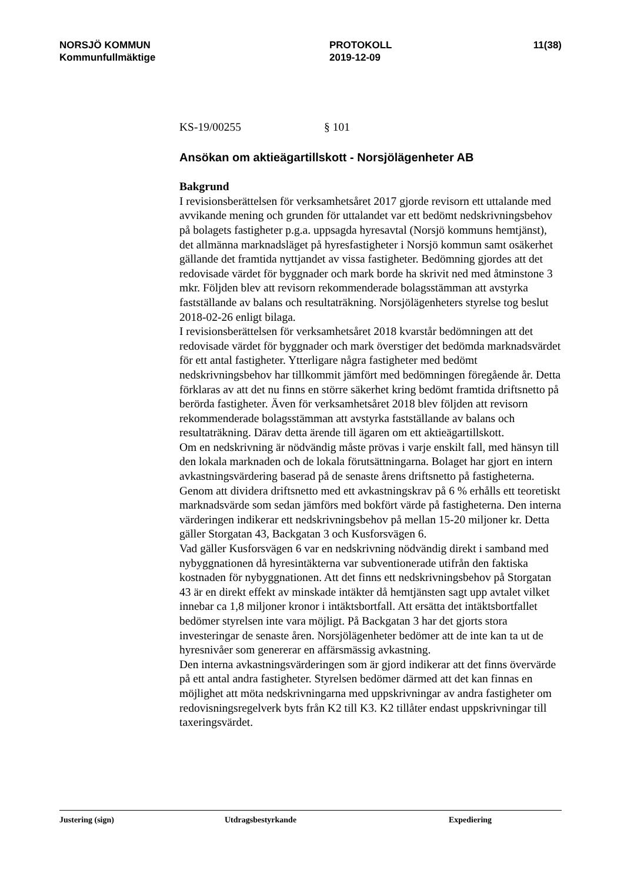NORSJÖ KOMMUN
Kommunfullmäktige
PROTOKOLL
2019-12-09
11(38)
KS-19/00255 § 101
Ansökan om aktieägartillskott - Norsjölägenheter AB
Bakgrund
I revisionsberättelsen för verksamhetsåret 2017 gjorde revisorn ett uttalande med avvikande mening och grunden för uttalandet var ett bedömt nedskrivningsbehov på bolagets fastigheter p.g.a. uppsagda hyresavtal (Norsjö kommuns hemtjänst), det allmänna marknadsläget på hyresfastigheter i Norsjö kommun samt osäkerhet gällande det framtida nyttjandet av vissa fastigheter. Bedömning gjordes att det redovisade värdet för byggnader och mark borde ha skrivit ned med åtminstone 3 mkr. Följden blev att revisorn rekommenderade bolagsstämman att avstyrka fastställande av balans och resultaträkning. Norsjölägenheters styrelse tog beslut 2018-02-26 enligt bilaga.
I revisionsberättelsen för verksamhetsåret 2018 kvarstår bedömningen att det redovisade värdet för byggnader och mark överstiger det bedömda marknadsvärdet för ett antal fastigheter. Ytterligare några fastigheter med bedömt nedskrivningsbehov har tillkommit jämfört med bedömningen föregående år. Detta förklaras av att det nu finns en större säkerhet kring bedömt framtida driftsnetto på berörda fastigheter. Även för verksamhetsåret 2018 blev följden att revisorn rekommenderade bolagsstämman att avstyrka fastställande av balans och resultaträkning. Därav detta ärende till ägaren om ett aktieägartillskott.
Om en nedskrivning är nödvändig måste prövas i varje enskilt fall, med hänsyn till den lokala marknaden och de lokala förutsättningarna. Bolaget har gjort en intern avkastningsvärdering baserad på de senaste årens driftsnetto på fastigheterna. Genom att dividera driftsnetto med ett avkastningskrav på 6 % erhålls ett teoretiskt marknadsvärde som sedan jämförs med bokfört värde på fastigheterna. Den interna värderingen indikerar ett nedskrivningsbehov på mellan 15-20 miljoner kr. Detta gäller Storgatan 43, Backgatan 3 och Kusforsvägen 6.
Vad gäller Kusforsvägen 6 var en nedskrivning nödvändig direkt i samband med nybyggnationen då hyresintäkterna var subventionerade utifrån den faktiska kostnaden för nybyggnationen. Att det finns ett nedskrivningsbehov på Storgatan 43 är en direkt effekt av minskade intäkter då hemtjänsten sagt upp avtalet vilket innebar ca 1,8 miljoner kronor i intäktsbortfall. Att ersätta det intäktsbortfallet bedömer styrelsen inte vara möjligt. På Backgatan 3 har det gjorts stora investeringar de senaste åren. Norsjölägenheter bedömer att de inte kan ta ut de hyresnivåer som genererar en affärsmässig avkastning.
Den interna avkastningsvärderingen som är gjord indikerar att det finns övervärde på ett antal andra fastigheter. Styrelsen bedömer därmed att det kan finnas en möjlighet att möta nedskrivningarna med uppskrivningar av andra fastigheter om redovisningsregelverk byts från K2 till K3. K2 tillåter endast uppskrivningar till taxeringsvärdet.
Justering (sign) Utdragsbestyrkande Expediering